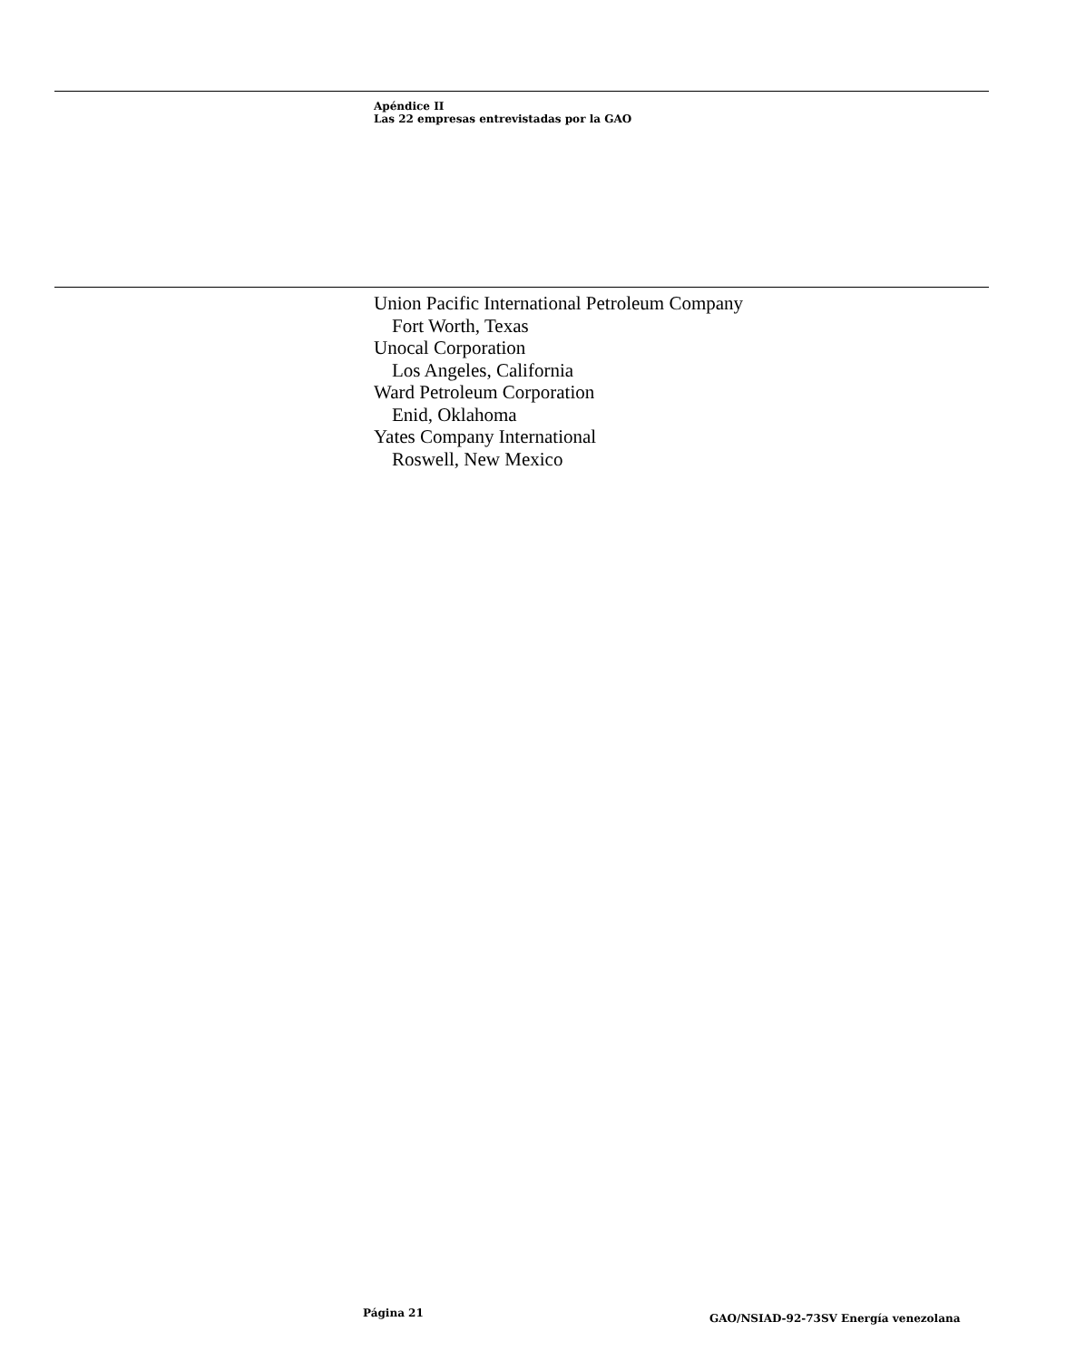Apéndice II
Las 22 empresas entrevistadas por la GAO
Union Pacific International Petroleum Company
Fort Worth, Texas
Unocal Corporation
Los Angeles, California
Ward Petroleum Corporation
Enid, Oklahoma
Yates Company International
Roswell, New Mexico
Página 21
GAO/NSIAD-92-73SV Energía venezolana